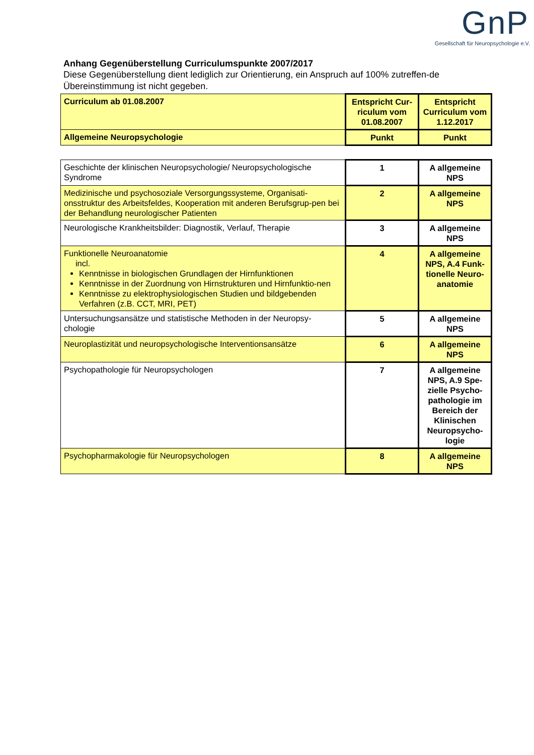GnP
Gesellschaft für Neuropsychologie e.V.
Anhang Gegenüberstellung Curriculumspunkte 2007/2017
Diese Gegenüberstellung dient lediglich zur Orientierung, ein Anspruch auf 100% zutreffen-de Übereinstimmung ist nicht gegeben.
| Curriculum ab 01.08.2007 | Entspricht Cur-riculum vom 01.08.2007 | Entspricht Curriculum vom 1.12.2017 |
| Allgemeine Neuropsychologie | Punkt | Punkt |
| Geschichte der klinischen Neuropsychologie/ Neuropsychologische Syndrome | 1 | A allgemeine NPS |
| Medizinische und psychosoziale Versorgungssysteme, Organisati-onsstruktur des Arbeitsfeldes, Kooperation mit anderen Berufsgrup-pen bei der Behandlung neurologischer Patienten | 2 | A allgemeine NPS |
| Neurologische Krankheitsbilder: Diagnostik, Verlauf, Therapie | 3 | A allgemeine NPS |
| Funktionelle Neuroanatomie incl. Kenntnisse in biologischen Grundlagen der Hirnfunktionen Kenntnisse in der Zuordnung von Hirnstrukturen und Hirnfunktio-nen Kenntnisse zu elektrophysiologischen Studien und bildgebenden Verfahren (z.B. CCT, MRI, PET) | 4 | A allgemeine NPS, A.4 Funk-tionelle Neuro-anatomie |
| Untersuchungsansätze und statistische Methoden in der Neuropsy-chologie | 5 | A allgemeine NPS |
| Neuroplastizität und neuropsychologische Interventionsansätze | 6 | A allgemeine NPS |
| Psychopathologie für Neuropsychologen | 7 | A allgemeine NPS, A.9 Spe-zielle Psycho-pathologie im Bereich der Klinischen Neuropsycho-logie |
| Psychopharmakologie für Neuropsychologen | 8 | A allgemeine NPS |